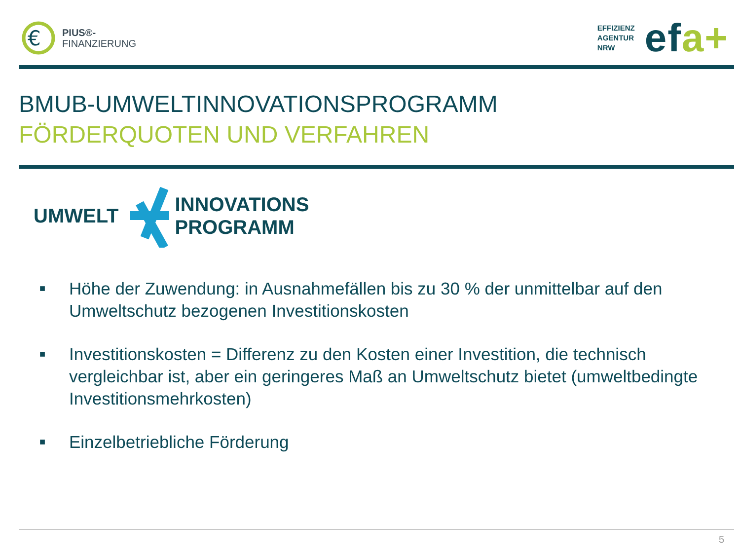€
PIUS®-
FINANZIERUNG
EFFIZIENZ
AGENTUR
NRW
efa+
BMUB-UMWELTINNOVATIONSPROGRAMM
FÖRDERQUOTEN UND VERFAHREN
UMWELT
INNOVATIONS
PROGRAMM
■ Höhe der Zuwendung: in Ausnahmefällen bis zu 30 % der unmittelbar auf den Umweltschutz bezogenen Investitionskosten
■ Investitionskosten = Differenz zu den Kosten einer Investition, die technisch vergleichbar ist, aber ein geringeres Maß an Umweltschutz bietet (umweltbedingte Investitionsmehrkosten)
■ Einzelbetriebliche Förderung
5